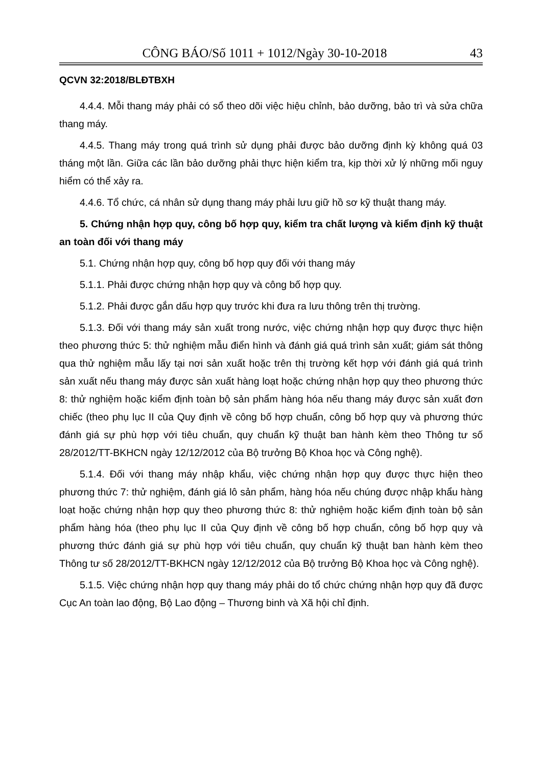CÔNG BÁO/Số 1011 + 1012/Ngày 30-10-2018 43
QCVN 32:2018/BLĐTBXH
4.4.4. Mỗi thang máy phải có sổ theo dõi việc hiệu chỉnh, bảo dưỡng, bảo trì và sửa chữa thang máy.
4.4.5. Thang máy trong quá trình sử dụng phải được bảo dưỡng định kỳ không quá 03 tháng một lần. Giữa các lần bảo dưỡng phải thực hiện kiểm tra, kịp thời xử lý những mối nguy hiểm có thể xảy ra.
4.4.6. Tổ chức, cá nhân sử dụng thang máy phải lưu giữ hồ sơ kỹ thuật thang máy.
5. Chứng nhận hợp quy, công bố hợp quy, kiểm tra chất lượng và kiểm định kỹ thuật an toàn đối với thang máy
5.1. Chứng nhận hợp quy, công bố hợp quy đối với thang máy
5.1.1. Phải được chứng nhận hợp quy và công bố hợp quy.
5.1.2. Phải được gắn dấu hợp quy trước khi đưa ra lưu thông trên thị trường.
5.1.3. Đối với thang máy sản xuất trong nước, việc chứng nhận hợp quy được thực hiện theo phương thức 5: thử nghiệm mẫu điển hình và đánh giá quá trình sản xuất; giám sát thông qua thử nghiệm mẫu lấy tại nơi sản xuất hoặc trên thị trường kết hợp với đánh giá quá trình sản xuất nếu thang máy được sản xuất hàng loạt hoặc chứng nhận hợp quy theo phương thức 8: thử nghiệm hoặc kiểm định toàn bộ sản phẩm hàng hóa nếu thang máy được sản xuất đơn chiếc (theo phụ lục II của Quy định về công bố hợp chuẩn, công bố hợp quy và phương thức đánh giá sự phù hợp với tiêu chuẩn, quy chuẩn kỹ thuật ban hành kèm theo Thông tư số 28/2012/TT-BKHCN ngày 12/12/2012 của Bộ trưởng Bộ Khoa học và Công nghệ).
5.1.4. Đối với thang máy nhập khẩu, việc chứng nhận hợp quy được thực hiện theo phương thức 7: thử nghiệm, đánh giá lô sản phẩm, hàng hóa nếu chúng được nhập khẩu hàng loạt hoặc chứng nhận hợp quy theo phương thức 8: thử nghiệm hoặc kiểm định toàn bộ sản phẩm hàng hóa (theo phụ lục II của Quy định về công bố hợp chuẩn, công bố hợp quy và phương thức đánh giá sự phù hợp với tiêu chuẩn, quy chuẩn kỹ thuật ban hành kèm theo Thông tư số 28/2012/TT-BKHCN ngày 12/12/2012 của Bộ trưởng Bộ Khoa học và Công nghệ).
5.1.5. Việc chứng nhận hợp quy thang máy phải do tổ chức chứng nhận hợp quy đã được Cục An toàn lao động, Bộ Lao động – Thương binh và Xã hội chỉ định.